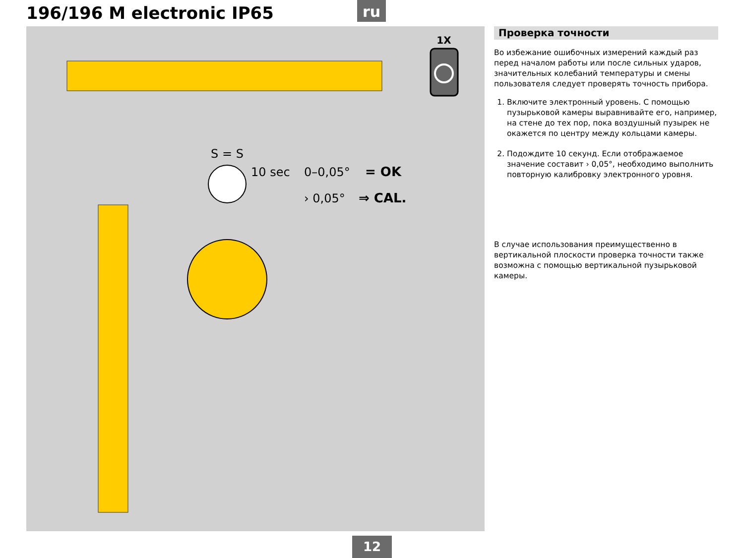196/196 M electronic IP65 ru
1X
S = S
10 sec
0–0,05°
= OK
› 0,05°
⇒ CAL.
Проверка точности
Во избежание ошибочных измерений каждый раз перед началом работы или после сильных ударов, значительных колебаний температуры и смены пользователя следует проверять точность прибора.
1. Включите электронный уровень. С помощью пузырьковой камеры выравнивайте его, например, на стене до тех пор, пока воздушный пузырек не окажется по центру между кольцами камеры.
2. Подождите 10 секунд. Если отображаемое значение составит › 0,05°, необходимо выполнить повторную калибровку электронного уровня.
В случае использования преимущественно в вертикальной плоскости проверка точности также возможна с помощью вертикальной пузырьковой камеры.
12